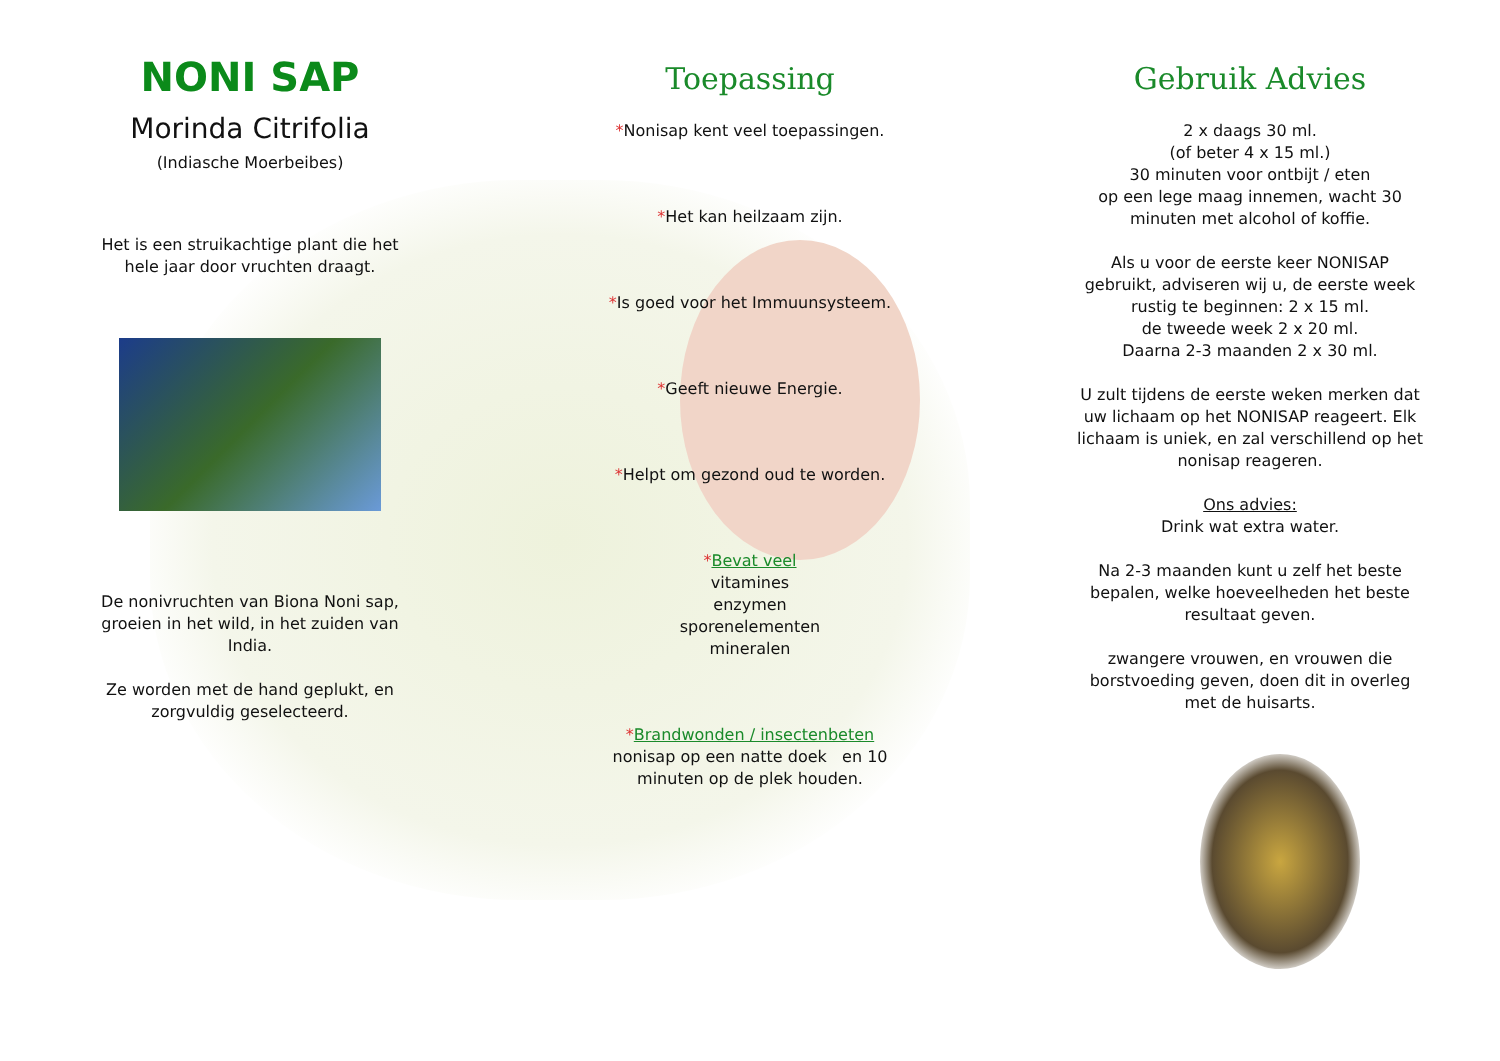NONI SAP
Morinda Citrifolia
(Indiasche Moerbeibes)
Het is een struikachtige plant die het
hele jaar door vruchten draagt.
De nonivruchten van Biona Noni sap,
groeien in het wild, in het zuiden van
India.
Ze worden met de hand geplukt, en
zorgvuldig geselecteerd.
Toepassing
*Nonisap kent veel toepassingen.
*Het kan heilzaam zijn.
*Is goed voor het Immuunsysteem.
*Geeft nieuwe Energie.
*Helpt om gezond oud te worden.
*Bevat veel
vitamines
enzymen
sporenelementen
mineralen
*Brandwonden / insectenbeten
nonisap op een natte doek en 10
minuten op de plek houden.
Gebruik Advies
2 x daags 30 ml.
(of beter 4 x 15 ml.)
30 minuten voor ontbijt / eten
op een lege maag innemen, wacht 30
minuten met alcohol of koffie.
Als u voor de eerste keer NONISAP
gebruikt, adviseren wij u, de eerste week
rustig te beginnen: 2 x 15 ml.
de tweede week 2 x 20 ml.
Daarna 2-3 maanden 2 x 30 ml.
U zult tijdens de eerste weken merken dat
uw lichaam op het NONISAP reageert. Elk
lichaam is uniek, en zal verschillend op het
nonisap reageren.
Ons advies:
Drink wat extra water.
Na 2-3 maanden kunt u zelf het beste
bepalen, welke hoeveelheden het beste
resultaat geven.
zwangere vrouwen, en vrouwen die
borstvoeding geven, doen dit in overleg
met de huisarts.